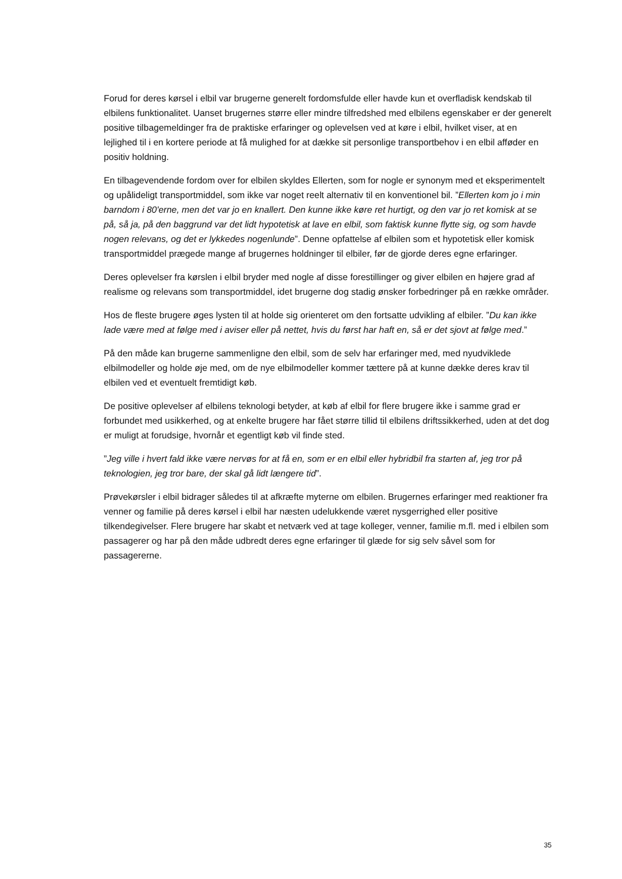Forud for deres kørsel i elbil var brugerne generelt fordomsfulde eller havde kun et overfladisk kendskab til elbilens funktionalitet. Uanset brugernes større eller mindre tilfredshed med elbilens egenskaber er der generelt positive tilbagemeldinger fra de praktiske erfaringer og oplevelsen ved at køre i elbil, hvilket viser, at en lejlighed til i en kortere periode at få mulighed for at dække sit personlige transportbehov i en elbil afføder en positiv holdning.
En tilbagevendende fordom over for elbilen skyldes Ellerten, som for nogle er synonym med et eksperimentelt og upålideligt transportmiddel, som ikke var noget reelt alternativ til en konventionel bil. ”Ellerten kom jo i min barndom i 80'erne, men det var jo en knallert. Den kunne ikke køre ret hurtigt, og den var jo ret komisk at se på, så ja, på den baggrund var det lidt hypotetisk at lave en elbil, som faktisk kunne flytte sig, og som havde nogen relevans, og det er lykkedes nogenlunde”. Denne opfattelse af elbilen som et hypotetisk eller komisk transportmiddel prægede mange af brugernes holdninger til elbiler, før de gjorde deres egne erfaringer.
Deres oplevelser fra kørslen i elbil bryder med nogle af disse forestillinger og giver elbilen en højere grad af realisme og relevans som transportmiddel, idet brugerne dog stadig ønsker forbedringer på en række områder.
Hos de fleste brugere øges lysten til at holde sig orienteret om den fortsatte udvikling af elbiler. ”Du kan ikke lade være med at følge med i aviser eller på nettet, hvis du først har haft en, så er det sjovt at følge med.”
På den måde kan brugerne sammenligne den elbil, som de selv har erfaringer med, med nyudviklede elbilmodeller og holde øje med, om de nye elbilmodeller kommer tættere på at kunne dække deres krav til elbilen ved et eventuelt fremtidigt køb.
De positive oplevelser af elbilens teknologi betyder, at køb af elbil for flere brugere ikke i samme grad er forbundet med usikkerhed, og at enkelte brugere har fået større tillid til elbilens driftssikkerhed, uden at det dog er muligt at forudsige, hvornår et egentligt køb vil finde sted.
”Jeg ville i hvert fald ikke være nervøs for at få en, som er en elbil eller hybridbil fra starten af, jeg tror på teknologien, jeg tror bare, der skal gå lidt længere tid”.
Prøvekørsler i elbil bidrager således til at afkræfte myterne om elbilen. Brugernes erfaringer med reaktioner fra venner og familie på deres kørsel i elbil har næsten udelukkende været nysgerrighed eller positive tilkendegivelser. Flere brugere har skabt et netværk ved at tage kolleger, venner, familie m.fl. med i elbilen som passagerer og har på den måde udbredt deres egne erfaringer til glæde for sig selv såvel som for passagererne.
35